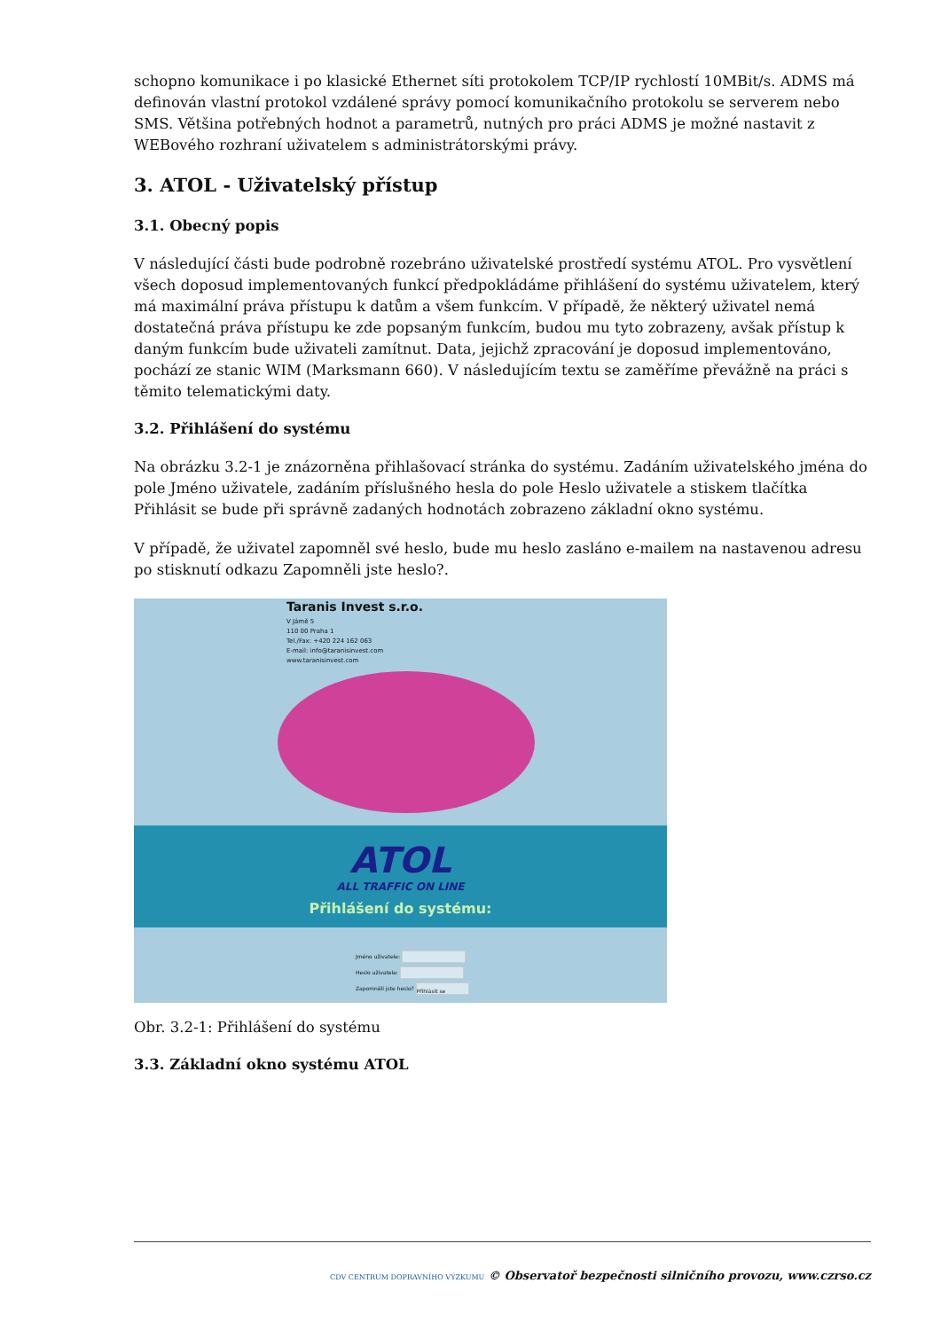schopno komunikace i po klasické Ethernet síti protokolem TCP/IP rychlostí 10MBit/s. ADMS má definován vlastní protokol vzdálené správy pomocí komunikačního protokolu se serverem nebo SMS. Většina potřebných hodnot a parametrů, nutných pro práci ADMS je možné nastavit z WEBového rozhraní uživatelem s administrátorskými právy.
3. ATOL - Uživatelský přístup
3.1. Obecný popis
V následující části bude podrobně rozebráno uživatelské prostředí systému ATOL. Pro vysvětlení všech doposud implementovaných funkcí předpokládáme přihlášení do systému uživatelem, který má maximální práva přístupu k datům a všem funkcím. V případě, že některý uživatel nemá dostatečná práva přístupu ke zde popsaným funkcím, budou mu tyto zobrazeny, avšak přístup k daným funkcím bude uživateli zamítnut. Data, jejichž zpracování je doposud implementováno, pochází ze stanic WIM (Marksmann 660). V následujícím textu se zaměříme převážně na práci s těmito telematickými daty.
3.2. Přihlášení do systému
Na obrázku 3.2-1 je znázorněna přihlašovací stránka do systému. Zadáním uživatelského jména do pole Jméno uživatele, zadáním příslušného hesla do pole Heslo uživatele a stiskem tlačítka Přihlásit se bude při správně zadaných hodnotách zobrazeno základní okno systému.
V případě, že uživatel zapomněl své heslo, bude mu heslo zasláno e-mailem na nastavenou adresu po stisknutí odkazu Zapomněli jste heslo?.
Taranis Invest s.r.o.
V Jámě 5
110 00 Praha 1
Tel./Fax: +420 224 162 063
E-mail: info@taranisinvest.com
www.taranisinvest.com
ATOL
ALL TRAFFIC ON LINE
Přihlášení do systému:
Jméno uživatele:
Heslo uživatele:
Zapomněli jste heslo? Přihlásit se
Obr. 3.2-1: Přihlášení do systému
3.3. Základní okno systému ATOL
CDV CENTRUM DOPRAVNÍHO VÝZKUMU © Observatoř bezpečnosti silničního provozu, www.czrso.cz